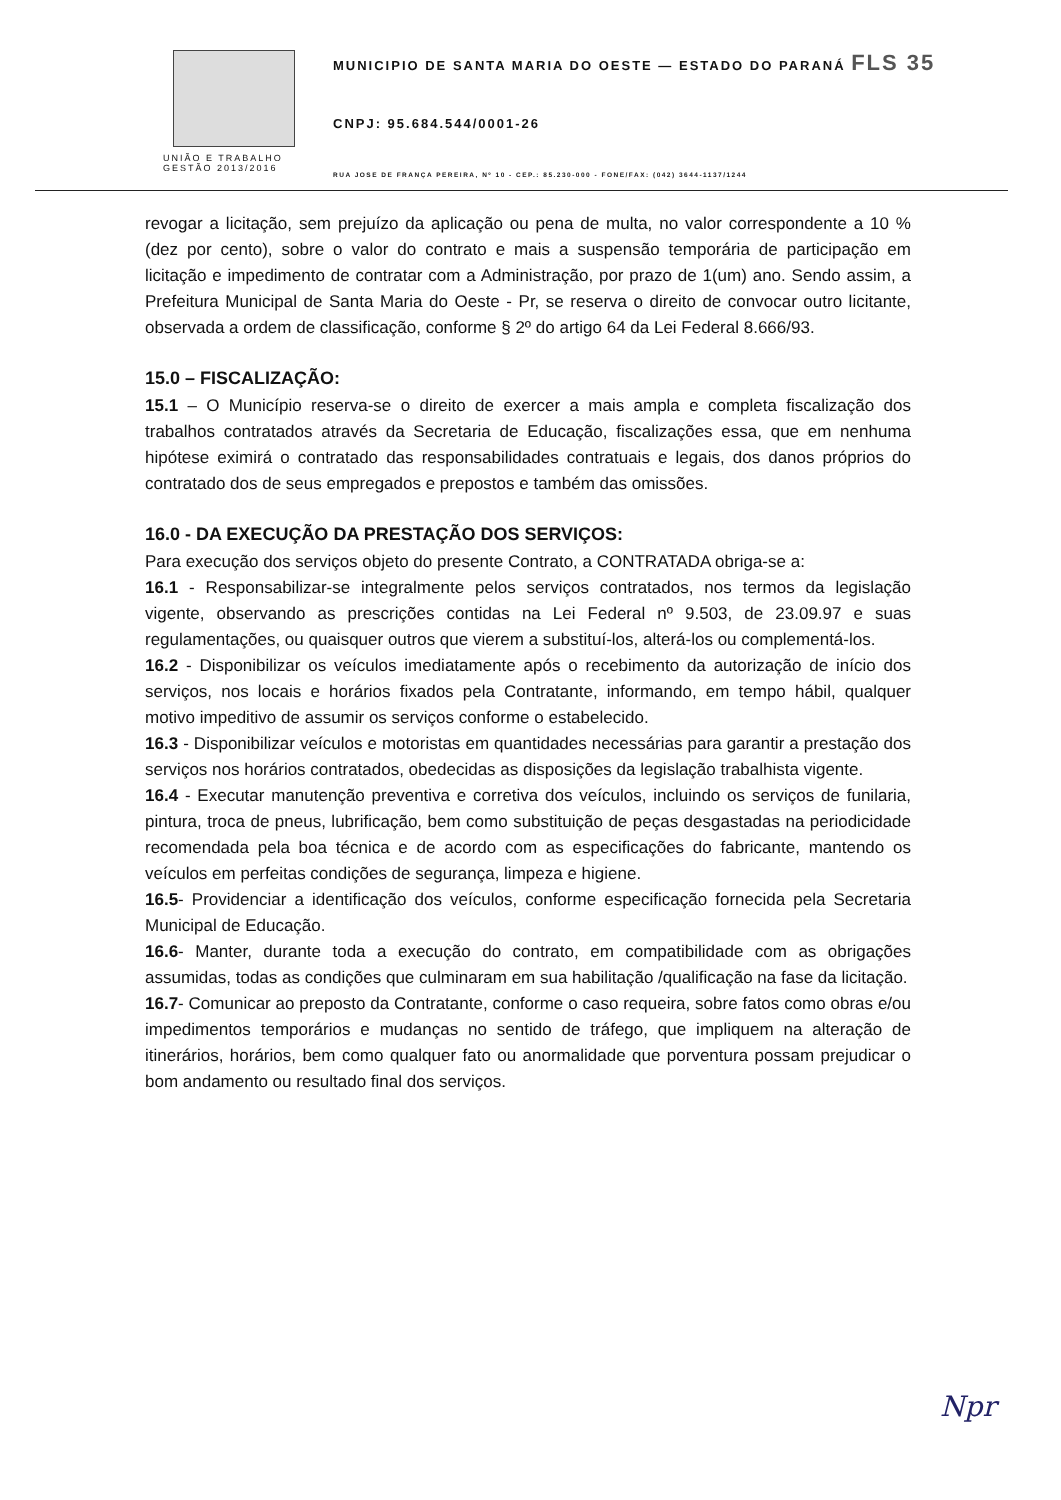UNIÃO E TRABALHO
GESTÃO 2013/2016
MUNICIPIO DE SANTA MARIA DO OESTE — ESTADO DO PARANÁ FLS 35
CNPJ: 95.684.544/0001-26
RUA JOSE DE FRANÇA PEREIRA, Nº 10 - CEP.: 85.230-000 - FONE/FAX: (042) 3644-1137/1244
revogar a licitação, sem prejuízo da aplicação ou pena de multa, no valor correspondente a 10 % (dez por cento), sobre o valor do contrato e mais a suspensão temporária de participação em licitação e impedimento de contratar com a Administração, por prazo de 1(um) ano. Sendo assim, a Prefeitura Municipal de Santa Maria do Oeste - Pr, se reserva o direito de convocar outro licitante, observada a ordem de classificação, conforme § 2º do artigo 64 da Lei Federal 8.666/93.
15.0 – FISCALIZAÇÃO:
15.1 – O Município reserva-se o direito de exercer a mais ampla e completa fiscalização dos trabalhos contratados através da Secretaria de Educação, fiscalizações essa, que em nenhuma hipótese eximirá o contratado das responsabilidades contratuais e legais, dos danos próprios do contratado dos de seus empregados e prepostos e também das omissões.
16.0 - DA EXECUÇÃO DA PRESTAÇÃO DOS SERVIÇOS:
Para execução dos serviços objeto do presente Contrato, a CONTRATADA obriga-se a:
16.1 - Responsabilizar-se integralmente pelos serviços contratados, nos termos da legislação vigente, observando as prescrições contidas na Lei Federal nº 9.503, de 23.09.97 e suas regulamentações, ou quaisquer outros que vierem a substituí-los, alterá-los ou complementá-los.
16.2 - Disponibilizar os veículos imediatamente após o recebimento da autorização de início dos serviços, nos locais e horários fixados pela Contratante, informando, em tempo hábil, qualquer motivo impeditivo de assumir os serviços conforme o estabelecido.
16.3 - Disponibilizar veículos e motoristas em quantidades necessárias para garantir a prestação dos serviços nos horários contratados, obedecidas as disposições da legislação trabalhista vigente.
16.4 - Executar manutenção preventiva e corretiva dos veículos, incluindo os serviços de funilaria, pintura, troca de pneus, lubrificação, bem como substituição de peças desgastadas na periodicidade recomendada pela boa técnica e de acordo com as especificações do fabricante, mantendo os veículos em perfeitas condições de segurança, limpeza e higiene.
16.5- Providenciar a identificação dos veículos, conforme especificação fornecida pela Secretaria Municipal de Educação.
16.6- Manter, durante toda a execução do contrato, em compatibilidade com as obrigações assumidas, todas as condições que culminaram em sua habilitação /qualificação na fase da licitação.
16.7- Comunicar ao preposto da Contratante, conforme o caso requeira, sobre fatos como obras e/ou impedimentos temporários e mudanças no sentido de tráfego, que impliquem na alteração de itinerários, horários, bem como qualquer fato ou anormalidade que porventura possam prejudicar o bom andamento ou resultado final dos serviços.
Npr